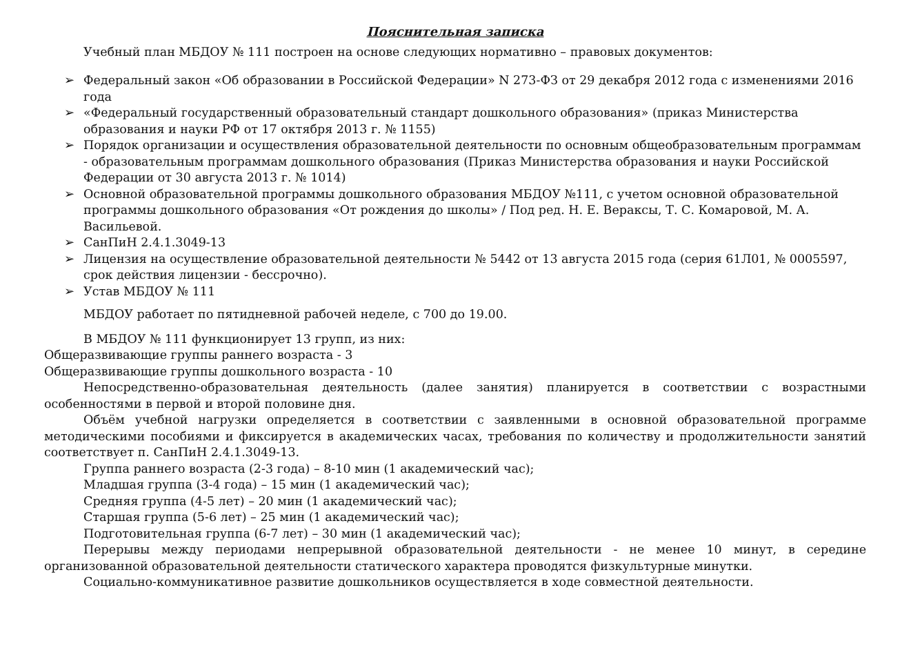Пояснительная записка
Учебный план МБДОУ № 111 построен на основе следующих нормативно – правовых документов:
➢ Федеральный закон «Об образовании в Российской Федерации» N 273-ФЗ от 29 декабря 2012 года с изменениями 2016 года
➢ «Федеральный государственный образовательный стандарт дошкольного образования» (приказ Министерства образования и науки РФ от 17 октября 2013 г. № 1155)
➢ Порядок организации и осуществления образовательной деятельности по основным общеобразовательным программам - образовательным программам дошкольного образования (Приказ Министерства образования и науки Российской Федерации от 30 августа 2013 г. № 1014)
➢ Основной образовательной программы дошкольного образования МБДОУ №111, с учетом основной образовательной программы дошкольного образования «От рождения до школы» / Под ред. Н. Е. Вераксы, Т. С. Комаровой, М. А. Васильевой.
➢ СанПиН 2.4.1.3049-13
➢ Лицензия на осуществление образовательной деятельности № 5442 от 13 августа 2015 года (серия 61Л01, № 0005597, срок действия лицензии - бессрочно).
➢ Устав МБДОУ № 111
МБДОУ работает по пятидневной рабочей неделе, с 700 до 19.00.
В МБДОУ № 111 функционирует 13 групп, из них:
Общеразвивающие группы раннего возраста - 3
Общеразвивающие группы дошкольного возраста - 10
Непосредственно-образовательная деятельность (далее занятия) планируется в соответствии с возрастными особенностями в первой и второй половине дня.
Объём учебной нагрузки определяется в соответствии с заявленными в основной образовательной программе методическими пособиями и фиксируется в академических часах, требования по количеству и продолжительности занятий соответствует п. СанПиН 2.4.1.3049-13.
Группа раннего возраста (2-3 года) – 8-10 мин (1 академический час);
Младшая группа (3-4 года) – 15 мин (1 академический час);
Средняя группа (4-5 лет) – 20 мин (1 академический час);
Старшая группа (5-6 лет) – 25 мин (1 академический час);
Подготовительная группа (6-7 лет) – 30 мин (1 академический час);
Перерывы между периодами непрерывной образовательной деятельности - не менее 10 минут, в середине организованной образовательной деятельности статического характера проводятся физкультурные минутки.
Социально-коммуникативное развитие дошкольников осуществляется в ходе совместной деятельности.